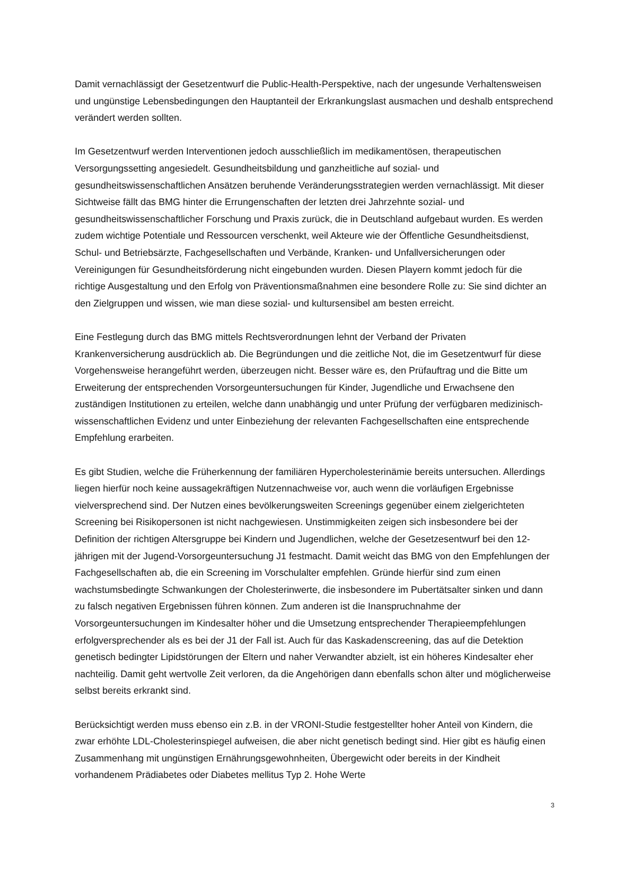Damit vernachlässigt der Gesetzentwurf die Public-Health-Perspektive, nach der ungesunde Verhaltensweisen und ungünstige Lebensbedingungen den Hauptanteil der Erkrankungslast ausmachen und deshalb entsprechend verändert werden sollten.
Im Gesetzentwurf werden Interventionen jedoch ausschließlich im medikamentösen, therapeutischen Versorgungssetting angesiedelt. Gesundheitsbildung und ganzheitliche auf sozial- und gesundheitswissenschaftlichen Ansätzen beruhende Veränderungsstrategien werden vernachlässigt. Mit dieser Sichtweise fällt das BMG hinter die Errungenschaften der letzten drei Jahrzehnte sozial- und gesundheitswissenschaftlicher Forschung und Praxis zurück, die in Deutschland aufgebaut wurden. Es werden zudem wichtige Potentiale und Ressourcen verschenkt, weil Akteure wie der Öffentliche Gesundheitsdienst, Schul- und Betriebsärzte, Fachgesellschaften und Verbände, Kranken- und Unfallversicherungen oder Vereinigungen für Gesundheitsförderung nicht eingebunden wurden. Diesen Playern kommt jedoch für die richtige Ausgestaltung und den Erfolg von Präventionsmaßnahmen eine besondere Rolle zu: Sie sind dichter an den Zielgruppen und wissen, wie man diese sozial- und kultursensibel am besten erreicht.
Eine Festlegung durch das BMG mittels Rechtsverordnungen lehnt der Verband der Privaten Krankenversicherung ausdrücklich ab. Die Begründungen und die zeitliche Not, die im Gesetzentwurf für diese Vorgehensweise herangeführt werden, überzeugen nicht. Besser wäre es, den Prüfauftrag und die Bitte um Erweiterung der entsprechenden Vorsorgeuntersuchungen für Kinder, Jugendliche und Erwachsene den zuständigen Institutionen zu erteilen, welche dann unabhängig und unter Prüfung der verfügbaren medizinisch-wissenschaftlichen Evidenz und unter Einbeziehung der relevanten Fachgesellschaften eine entsprechende Empfehlung erarbeiten.
Es gibt Studien, welche die Früherkennung der familiären Hypercholesterinämie bereits untersuchen. Allerdings liegen hierfür noch keine aussagekräftigen Nutzennachweise vor, auch wenn die vorläufigen Ergebnisse vielversprechend sind. Der Nutzen eines bevölkerungsweiten Screenings gegenüber einem zielgerichteten Screening bei Risikopersonen ist nicht nachgewiesen. Unstimmigkeiten zeigen sich insbesondere bei der Definition der richtigen Altersgruppe bei Kindern und Jugendlichen, welche der Gesetzesentwurf bei den 12-jährigen mit der Jugend-Vorsorgeuntersuchung J1 festmacht. Damit weicht das BMG von den Empfehlungen der Fachgesellschaften ab, die ein Screening im Vorschulalter empfehlen. Gründe hierfür sind zum einen wachstumsbedingte Schwankungen der Cholesterinwerte, die insbesondere im Pubertätsalter sinken und dann zu falsch negativen Ergebnissen führen können. Zum anderen ist die Inanspruchnahme der Vorsorgeuntersuchungen im Kindesalter höher und die Umsetzung entsprechender Therapieempfehlungen erfolgversprechender als es bei der J1 der Fall ist. Auch für das Kaskadenscreening, das auf die Detektion genetisch bedingter Lipidstörungen der Eltern und naher Verwandter abzielt, ist ein höheres Kindesalter eher nachteilig. Damit geht wertvolle Zeit verloren, da die Angehörigen dann ebenfalls schon älter und möglicherweise selbst bereits erkrankt sind.
Berücksichtigt werden muss ebenso ein z.B. in der VRONI-Studie festgestellter hoher Anteil von Kindern, die zwar erhöhte LDL-Cholesterinspiegel aufweisen, die aber nicht genetisch bedingt sind. Hier gibt es häufig einen Zusammenhang mit ungünstigen Ernährungsgewohnheiten, Übergewicht oder bereits in der Kindheit vorhandenem Prädiabetes oder Diabetes mellitus Typ 2. Hohe Werte
3